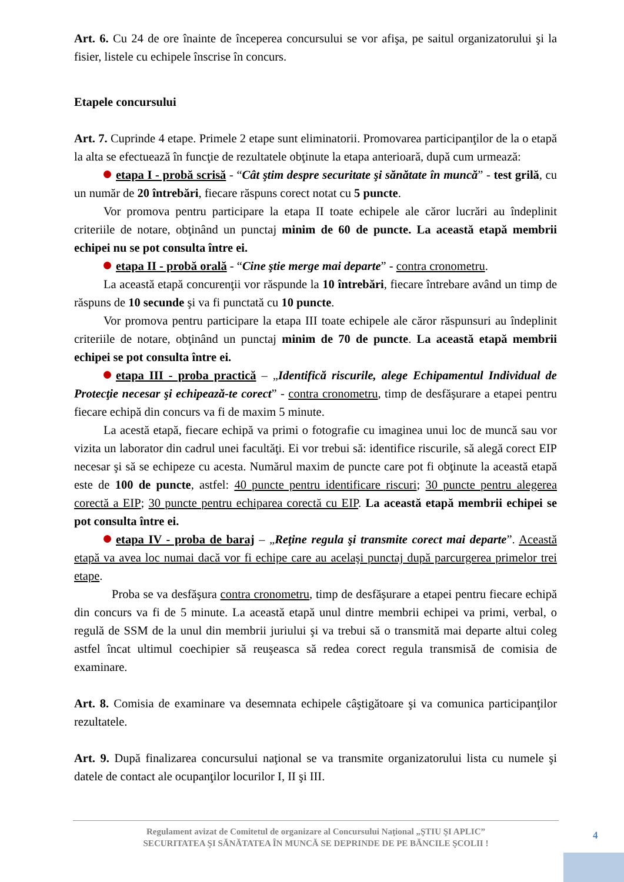Art. 6. Cu 24 de ore înainte de începerea concursului se vor afişa, pe saitul organizatorului şi la fisier, listele cu echipele înscrise în concurs.
Etapele concursului
Art. 7. Cuprinde 4 etape. Primele 2 etape sunt eliminatorii. Promovarea participanţilor de la o etapă la alta se efectuează în funcţie de rezultatele obţinute la etapa anterioară, după cum urmează:
etapa I - probă scrisă - “Cât ştim despre securitate şi sănătate în muncă” - test grilă, cu un număr de 20 întrebări, fiecare răspuns corect notat cu 5 puncte.
Vor promova pentru participare la etapa II toate echipele ale căror lucrări au îndeplinit criteriile de notare, obţinând un punctaj minim de 60 de puncte. La această etapă membrii echipei nu se pot consulta între ei.
etapa II - probă orală - “Cine ştie merge mai departe” - contra cronometru.
La această etapă concurenţii vor răspunde la 10 întrebări, fiecare întrebare având un timp de răspuns de 10 secunde şi va fi punctată cu 10 puncte.
Vor promova pentru participare la etapa III toate echipele ale căror răspunsuri au îndeplinit criteriile de notare, obţinând un punctaj minim de 70 de puncte. La această etapă membrii echipei se pot consulta între ei.
etapa III - proba practică – „Identifică riscurile, alege Echipamentul Individual de Protecţie necesar şi echipează-te corect” - contra cronometru, timp de desfăşurare a etapei pentru fiecare echipă din concurs va fi de maxim 5 minute.
La acestă etapă, fiecare echipă va primi o fotografie cu imaginea unui loc de muncă sau vor vizita un laborator din cadrul unei facultăţi. Ei vor trebui să: identifice riscurile, să alegă corect EIP necesar şi să se echipeze cu acesta. Numărul maxim de puncte care pot fi obţinute la această etapă este de 100 de puncte, astfel: 40 puncte pentru identificare riscuri; 30 puncte pentru alegerea corectă a EIP; 30 puncte pentru echiparea corectă cu EIP. La această etapă membrii echipei se pot consulta între ei.
etapa IV - proba de baraj – „Reţine regula şi transmite corect mai departe”. Această etapă va avea loc numai dacă vor fi echipe care au acelaşi punctaj după parcurgerea primelor trei etape.
Proba se va desfăşura contra cronometru, timp de desfăşurare a etapei pentru fiecare echipă din concurs va fi de 5 minute. La această etapă unul dintre membrii echipei va primi, verbal, o regulă de SSM de la unul din membrii juriului şi va trebui să o transmită mai departe altui coleg astfel încat ultimul coechipier să reuşeasca să redea corect regula transmisă de comisia de examinare.
Art. 8. Comisia de examinare va desemnata echipele câştigătoare şi va comunica participanţilor rezultatele.
Art. 9. După finalizarea concursului naţional se va transmite organizatorului lista cu numele şi datele de contact ale ocupanţilor locurilor I, II şi III.
Regulament avizat de Comitetul de organizare al Concursului Naţional „ŞTIU ŞI APLIC”
SECURITATEA ŞI SĂNĂTATEA ÎN MUNCĂ SE DEPRINDE DE PE BĂNCILE ŞCOLII !
4